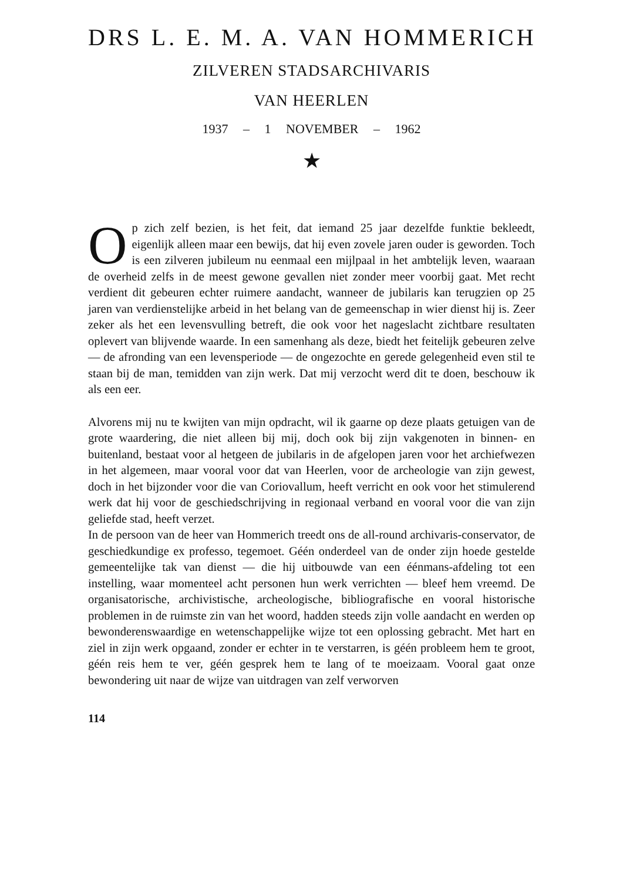DRS L. E. M. A. VAN HOMMERICH
ZILVEREN STADSARCHIVARIS
VAN HEERLEN
1937 – 1 NOVEMBER – 1962
★
Op zich zelf bezien, is het feit, dat iemand 25 jaar dezelfde funktie bekleedt, eigenlijk alleen maar een bewijs, dat hij even zovele jaren ouder is geworden. Toch is een zilveren jubileum nu eenmaal een mijlpaal in het ambtelijk leven, waaraan de overheid zelfs in de meest gewone gevallen niet zonder meer voorbij gaat. Met recht verdient dit gebeuren echter ruimere aandacht, wanneer de jubilaris kan terugzien op 25 jaren van verdienstelijke arbeid in het belang van de gemeenschap in wier dienst hij is. Zeer zeker als het een levensvulling betreft, die ook voor het nageslacht zichtbare resultaten oplevert van blijvende waarde. In een samenhang als deze, biedt het feitelijk gebeuren zelve — de afronding van een levensperiode — de ongezochte en gerede gelegenheid even stil te staan bij de man, temidden van zijn werk. Dat mij verzocht werd dit te doen, beschouw ik als een eer.
Alvorens mij nu te kwijten van mijn opdracht, wil ik gaarne op deze plaats getuigen van de grote waardering, die niet alleen bij mij, doch ook bij zijn vakgenoten in binnen- en buitenland, bestaat voor al hetgeen de jubilaris in de afgelopen jaren voor het archiefwezen in het algemeen, maar vooral voor dat van Heerlen, voor de archeologie van zijn gewest, doch in het bijzonder voor die van Coriovallum, heeft verricht en ook voor het stimulerend werk dat hij voor de geschiedschrijving in regionaal verband en vooral voor die van zijn geliefde stad, heeft verzet.
In de persoon van de heer van Hommerich treedt ons de all-round archivaris-conservator, de geschiedkundige ex professo, tegemoet. Géén onderdeel van de onder zijn hoede gestelde gemeentelijke tak van dienst — die hij uitbouwde van een éénmans-afdeling tot een instelling, waar momenteel acht personen hun werk verrichten — bleef hem vreemd. De organisatorische, archivistische, archeologische, bibliografische en vooral historische problemen in de ruimste zin van het woord, hadden steeds zijn volle aandacht en werden op bewonderenswaardige en wetenschappelijke wijze tot een oplossing gebracht. Met hart en ziel in zijn werk opgaand, zonder er echter in te verstarren, is géén probleem hem te groot, géén reis hem te ver, géén gesprek hem te lang of te moeizaam. Vooral gaat onze bewondering uit naar de wijze van uitdragen van zelf verworven
114